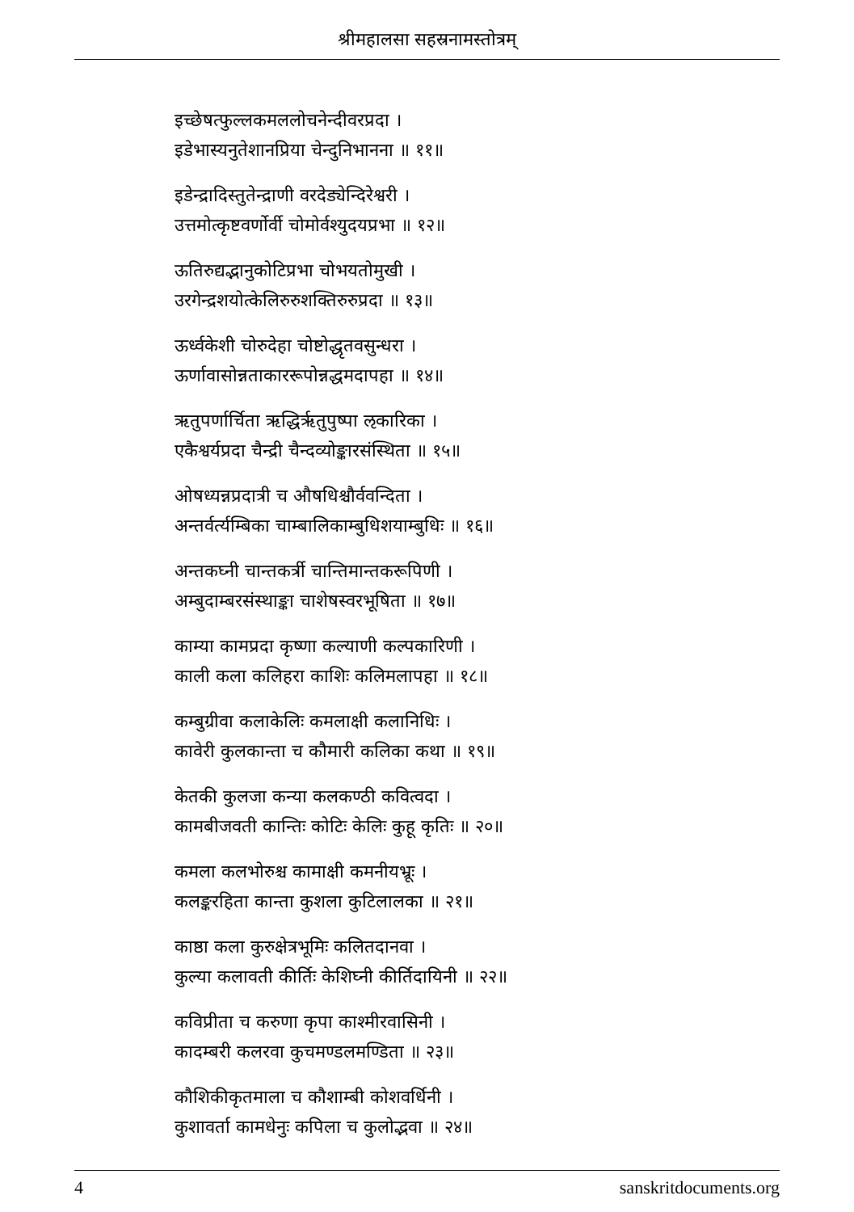श्रीमहालसा सहस्रनामस्तोत्रम्
इच्छेषत्फुल्लकमललोचनेन्दीवरप्रदा ।
इडेभास्यनुतेशानप्रिया चेन्दुनिभानना ॥ ११॥
इडेन्द्रादिस्तुतेन्द्राणी वरदेड्येन्दिरेश्वरी ।
उत्तमोत्कृष्टवर्णोर्वी चोमोर्वश्युदयप्रभा ॥ १२॥
ऊतिरुद्यद्भानुकोटिप्रभा चोभयतोमुखी ।
उरगेन्द्रशयोत्केलिरुरुशक्तिरुरुप्रदा ॥ १३॥
ऊर्ध्वकेशी चोरुदेहा चोष्टोद्धृतवसुन्धरा ।
ऊर्णावासोन्नताकाररूपोन्नद्धमदापहा ॥ १४॥
ऋतुपर्णार्चिता ऋद्धिर्ऋतुपुष्पा ऌकारिका ।
एकैश्वर्यप्रदा चैन्द्री चैन्दव्योङ्कारसंस्थिता ॥ १५॥
ओषध्यन्नप्रदात्री च औषधिश्चौर्ववन्दिता ।
अन्तर्वर्त्यम्बिका चाम्बालिकाम्बुधिशयाम्बुधिः ॥ १६॥
अन्तकघ्नी चान्तकर्त्री चान्तिमान्तकरूपिणी ।
अम्बुदाम्बरसंस्थाङ्का चाशेषस्वरभूषिता ॥ १७॥
काम्या कामप्रदा कृष्णा कल्याणी कल्पकारिणी ।
काली कला कलिहरा काशिः कलिमलापहा ॥ १८॥
कम्बुग्रीवा कलाकेलिः कमलाक्षी कलानिधिः ।
कावेरी कुलकान्ता च कौमारी कलिका कथा ॥ १९॥
केतकी कुलजा कन्या कलकण्ठी कवित्वदा ।
कामबीजवती कान्तिः कोटिः केलिः कुहू कृतिः ॥ २०॥
कमला कलभोरुश्च कामाक्षी कमनीयभ्रूः ।
कलङ्करहिता कान्ता कुशला कुटिलालका ॥ २१॥
काष्ठा कला कुरुक्षेत्रभूमिः कलितदानवा ।
कुल्या कलावती कीर्तिः केशिघ्नी कीर्तिदायिनी ॥ २२॥
कविप्रीता च करुणा कृपा काश्मीरवासिनी ।
कादम्बरी कलरवा कुचमण्डलमण्डिता ॥ २३॥
कौशिकीकृतमाला च कौशाम्बी कोशवर्धिनी ।
कुशावर्ता कामधेनुः कपिला च कुलोद्भवा ॥ २४॥
4 sanskritdocuments.org